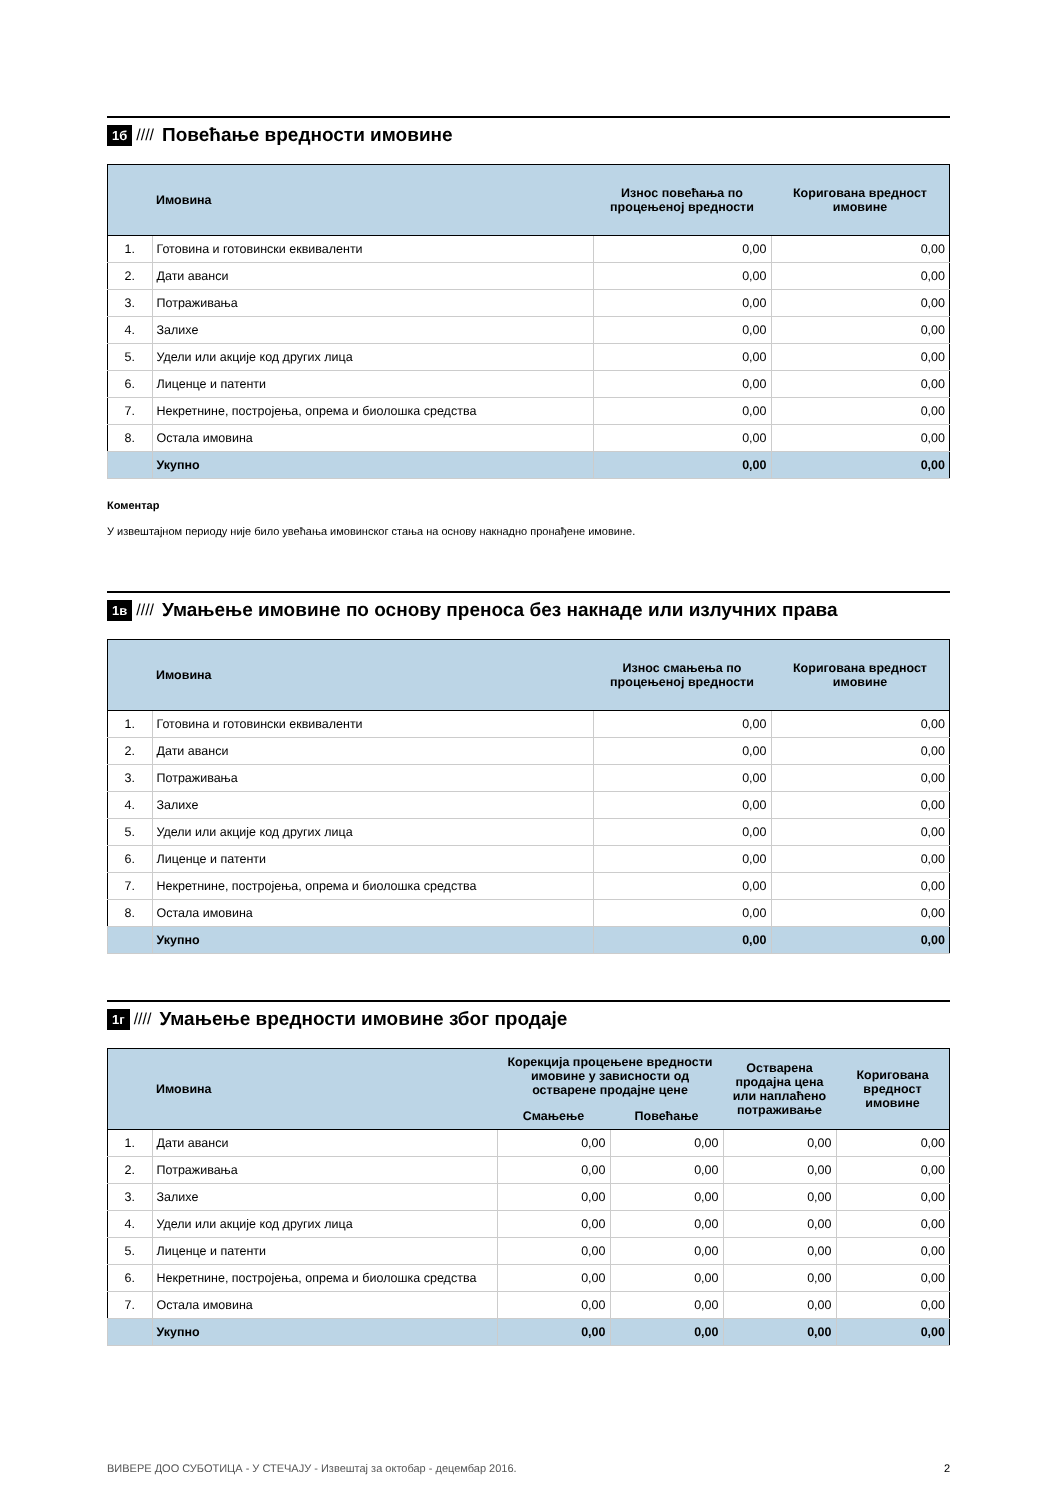1б //// Повећање вредности имовине
| | Имовина | Износ повећања по процењеној вредности | Коригована вредност имовине |
| --- | --- | --- | --- |
| 1. | Готовина и готовински еквиваленти | 0,00 | 0,00 |
| 2. | Дати аванси | 0,00 | 0,00 |
| 3. | Потраживања | 0,00 | 0,00 |
| 4. | Залихе | 0,00 | 0,00 |
| 5. | Удели или акције код других лица | 0,00 | 0,00 |
| 6. | Лиценце и патенти | 0,00 | 0,00 |
| 7. | Некретнине, постројења, опрема и биолошка средства | 0,00 | 0,00 |
| 8. | Остала имовина | 0,00 | 0,00 |
| | Укупно | 0,00 | 0,00 |
Коментар
У извештајном периоду није било увећања имовинског стања на основу накнадно пронађене имовине.
1в //// Умањење имовине по основу преноса без накнаде или излучних права
| | Имовина | Износ смањења по процењеној вредности | Коригована вредност имовине |
| --- | --- | --- | --- |
| 1. | Готовина и готовински еквиваленти | 0,00 | 0,00 |
| 2. | Дати аванси | 0,00 | 0,00 |
| 3. | Потраживања | 0,00 | 0,00 |
| 4. | Залихе | 0,00 | 0,00 |
| 5. | Удели или акције код других лица | 0,00 | 0,00 |
| 6. | Лиценце и патенти | 0,00 | 0,00 |
| 7. | Некретнине, постројења, опрема и биолошка средства | 0,00 | 0,00 |
| 8. | Остала имовина | 0,00 | 0,00 |
| | Укупно | 0,00 | 0,00 |
1г //// Умањење вредности имовине због продаје
| | Имовина | Корекција процењене вредности имовине у зависности од остварене продајне цене | | Остварена продајна цена или наплаћено потраживање | Коригована вредност имовине |
| --- | --- | --- | --- | --- | --- |
| | | Смањење | Повећање | | |
| 1. | Дати аванси | 0,00 | 0,00 | 0,00 | 0,00 |
| 2. | Потраживања | 0,00 | 0,00 | 0,00 | 0,00 |
| 3. | Залихе | 0,00 | 0,00 | 0,00 | 0,00 |
| 4. | Удели или акције код других лица | 0,00 | 0,00 | 0,00 | 0,00 |
| 5. | Лиценце и патенти | 0,00 | 0,00 | 0,00 | 0,00 |
| 6. | Некретнине, постројења, опрема и биолошка средства | 0,00 | 0,00 | 0,00 | 0,00 |
| 7. | Остала имовина | 0,00 | 0,00 | 0,00 | 0,00 |
| | Укупно | 0,00 | 0,00 | 0,00 | 0,00 |
ВИВЕРЕ ДОО СУБОТИЦА - У СТЕЧАЈУ - Извештај за октобар - децембар 2016. 2